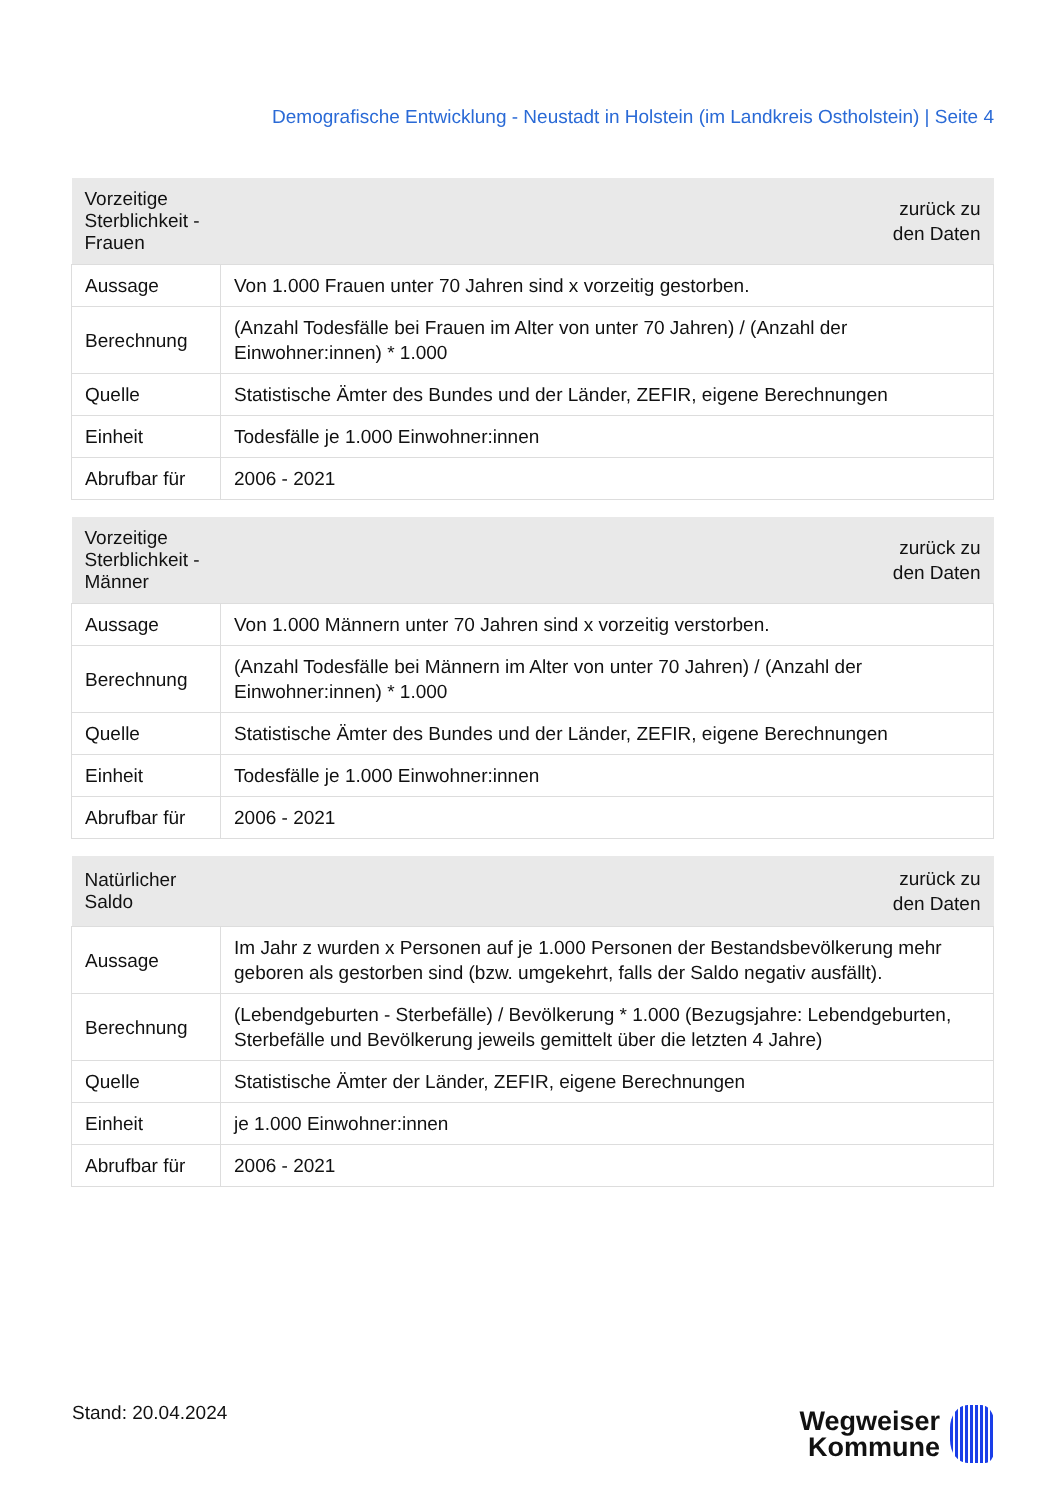Demografische Entwicklung - Neustadt in Holstein (im Landkreis Ostholstein) | Seite 4
| Vorzeitige Sterblichkeit - Frauen | zurück zu den Daten |
| --- | --- |
| Aussage | Von 1.000 Frauen unter 70 Jahren sind x vorzeitig gestorben. |
| Berechnung | (Anzahl Todesfälle bei Frauen im Alter von unter 70 Jahren) / (Anzahl der Einwohner:innen) * 1.000 |
| Quelle | Statistische Ämter des Bundes und der Länder, ZEFIR, eigene Berechnungen |
| Einheit | Todesfälle je 1.000 Einwohner:innen |
| Abrufbar für | 2006 - 2021 |
| Vorzeitige Sterblichkeit - Männer | zurück zu den Daten |
| --- | --- |
| Aussage | Von 1.000 Männern unter 70 Jahren sind x vorzeitig verstorben. |
| Berechnung | (Anzahl Todesfälle bei Männern im Alter von unter 70 Jahren) / (Anzahl der Einwohner:innen) * 1.000 |
| Quelle | Statistische Ämter des Bundes und der Länder, ZEFIR, eigene Berechnungen |
| Einheit | Todesfälle je 1.000 Einwohner:innen |
| Abrufbar für | 2006 - 2021 |
| Natürlicher Saldo | zurück zu den Daten |
| --- | --- |
| Aussage | Im Jahr z wurden x Personen auf je 1.000 Personen der Bestandsbevölkerung mehr geboren als gestorben sind (bzw. umgekehrt, falls der Saldo negativ ausfällt). |
| Berechnung | (Lebendgeburten - Sterbefälle) / Bevölkerung * 1.000 (Bezugsjahre: Lebendgeburten, Sterbefälle und Bevölkerung jeweils gemittelt über die letzten 4 Jahre) |
| Quelle | Statistische Ämter der Länder, ZEFIR, eigene Berechnungen |
| Einheit | je 1.000 Einwohner:innen |
| Abrufbar für | 2006 - 2021 |
Stand: 20.04.2024
Wegweiser
Kommune